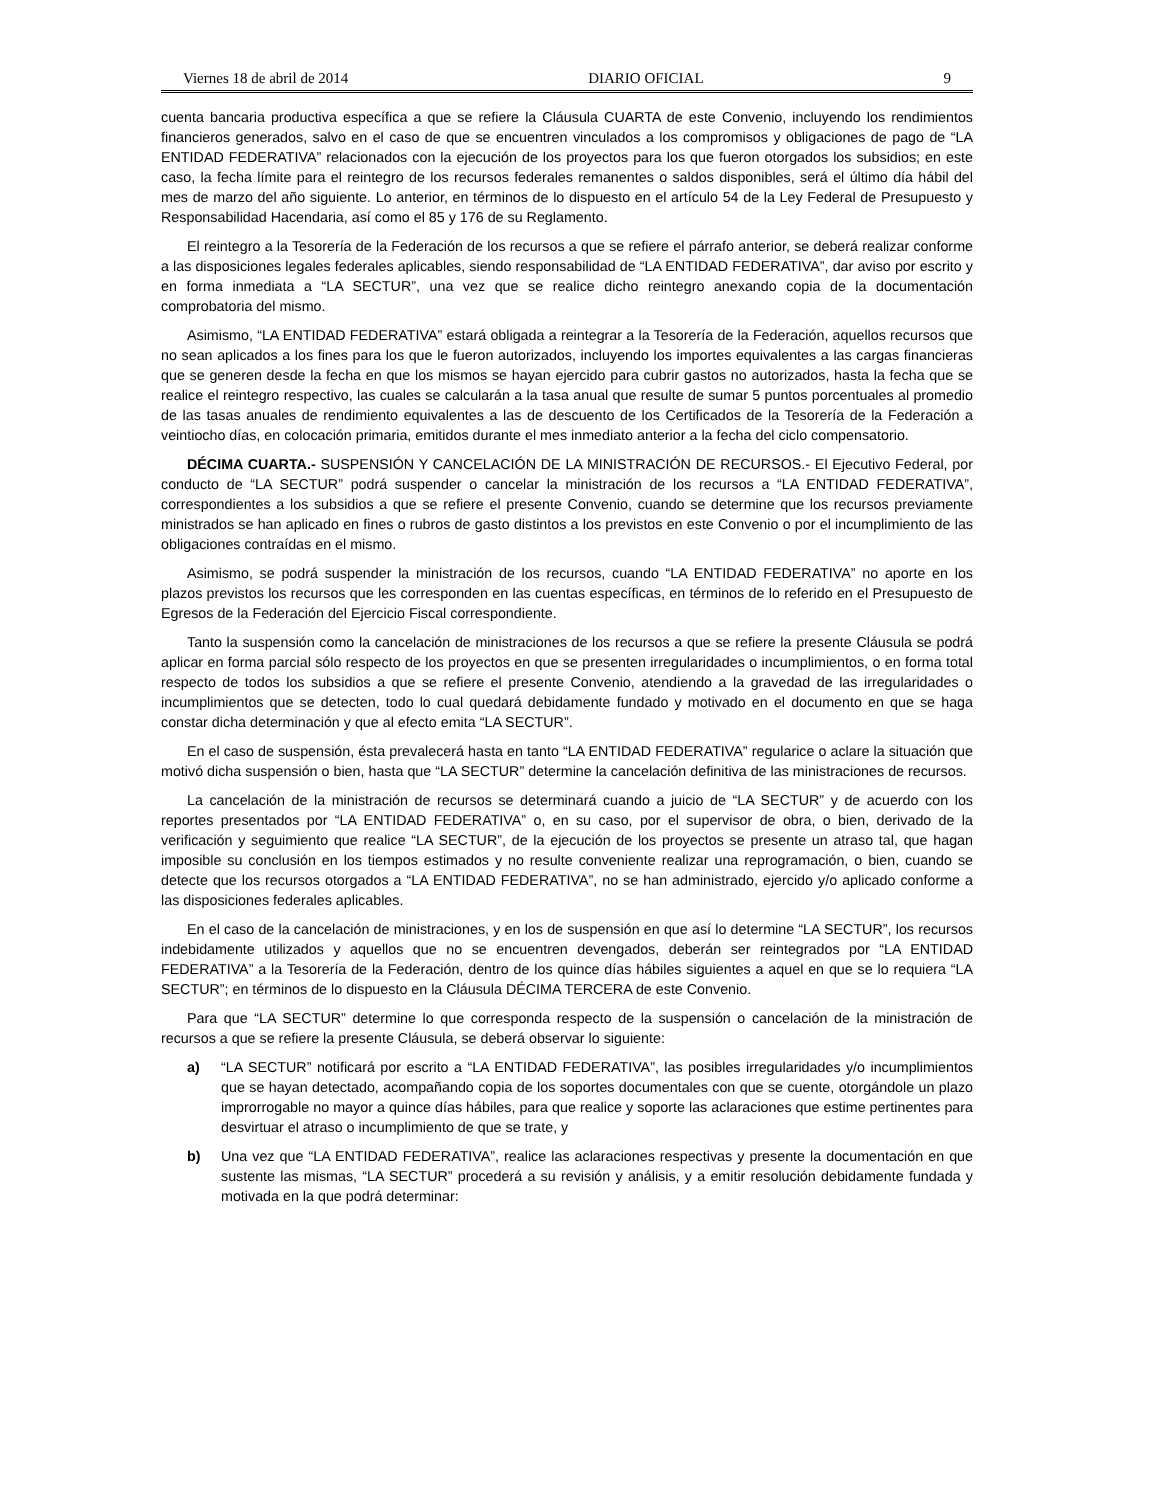Viernes 18 de abril de 2014 DIARIO OFICIAL 9
cuenta bancaria productiva específica a que se refiere la Cláusula CUARTA de este Convenio, incluyendo los rendimientos financieros generados, salvo en el caso de que se encuentren vinculados a los compromisos y obligaciones de pago de “LA ENTIDAD FEDERATIVA” relacionados con la ejecución de los proyectos para los que fueron otorgados los subsidios; en este caso, la fecha límite para el reintegro de los recursos federales remanentes o saldos disponibles, será el último día hábil del mes de marzo del año siguiente. Lo anterior, en términos de lo dispuesto en el artículo 54 de la Ley Federal de Presupuesto y Responsabilidad Hacendaria, así como el 85 y 176 de su Reglamento.
El reintegro a la Tesorería de la Federación de los recursos a que se refiere el párrafo anterior, se deberá realizar conforme a las disposiciones legales federales aplicables, siendo responsabilidad de “LA ENTIDAD FEDERATIVA”, dar aviso por escrito y en forma inmediata a “LA SECTUR”, una vez que se realice dicho reintegro anexando copia de la documentación comprobatoria del mismo.
Asimismo, “LA ENTIDAD FEDERATIVA” estará obligada a reintegrar a la Tesorería de la Federación, aquellos recursos que no sean aplicados a los fines para los que le fueron autorizados, incluyendo los importes equivalentes a las cargas financieras que se generen desde la fecha en que los mismos se hayan ejercido para cubrir gastos no autorizados, hasta la fecha que se realice el reintegro respectivo, las cuales se calcularán a la tasa anual que resulte de sumar 5 puntos porcentuales al promedio de las tasas anuales de rendimiento equivalentes a las de descuento de los Certificados de la Tesorería de la Federación a veintiocho días, en colocación primaria, emitidos durante el mes inmediato anterior a la fecha del ciclo compensatorio.
DÉCIMA CUARTA.- SUSPENSIÓN Y CANCELACIÓN DE LA MINISTRACIÓN DE RECURSOS.- El Ejecutivo Federal, por conducto de “LA SECTUR” podrá suspender o cancelar la ministración de los recursos a “LA ENTIDAD FEDERATIVA”, correspondientes a los subsidios a que se refiere el presente Convenio, cuando se determine que los recursos previamente ministrados se han aplicado en fines o rubros de gasto distintos a los previstos en este Convenio o por el incumplimiento de las obligaciones contraídas en el mismo.
Asimismo, se podrá suspender la ministración de los recursos, cuando “LA ENTIDAD FEDERATIVA” no aporte en los plazos previstos los recursos que les corresponden en las cuentas específicas, en términos de lo referido en el Presupuesto de Egresos de la Federación del Ejercicio Fiscal correspondiente.
Tanto la suspensión como la cancelación de ministraciones de los recursos a que se refiere la presente Cláusula se podrá aplicar en forma parcial sólo respecto de los proyectos en que se presenten irregularidades o incumplimientos, o en forma total respecto de todos los subsidios a que se refiere el presente Convenio, atendiendo a la gravedad de las irregularidades o incumplimientos que se detecten, todo lo cual quedará debidamente fundado y motivado en el documento en que se haga constar dicha determinación y que al efecto emita “LA SECTUR”.
En el caso de suspensión, ésta prevalecerá hasta en tanto “LA ENTIDAD FEDERATIVA” regularice o aclare la situación que motivó dicha suspensión o bien, hasta que “LA SECTUR” determine la cancelación definitiva de las ministraciones de recursos.
La cancelación de la ministración de recursos se determinará cuando a juicio de “LA SECTUR” y de acuerdo con los reportes presentados por “LA ENTIDAD FEDERATIVA” o, en su caso, por el supervisor de obra, o bien, derivado de la verificación y seguimiento que realice “LA SECTUR”, de la ejecución de los proyectos se presente un atraso tal, que hagan imposible su conclusión en los tiempos estimados y no resulte conveniente realizar una reprogramación, o bien, cuando se detecte que los recursos otorgados a “LA ENTIDAD FEDERATIVA”, no se han administrado, ejercido y/o aplicado conforme a las disposiciones federales aplicables.
En el caso de la cancelación de ministraciones, y en los de suspensión en que así lo determine “LA SECTUR”, los recursos indebidamente utilizados y aquellos que no se encuentren devengados, deberán ser reintegrados por “LA ENTIDAD FEDERATIVA” a la Tesorería de la Federación, dentro de los quince días hábiles siguientes a aquel en que se lo requiera “LA SECTUR”; en términos de lo dispuesto en la Cláusula DÉCIMA TERCERA de este Convenio.
Para que “LA SECTUR” determine lo que corresponda respecto de la suspensión o cancelación de la ministración de recursos a que se refiere la presente Cláusula, se deberá observar lo siguiente:
a) “LA SECTUR” notificará por escrito a “LA ENTIDAD FEDERATIVA”, las posibles irregularidades y/o incumplimientos que se hayan detectado, acompañando copia de los soportes documentales con que se cuente, otorgándole un plazo improrrogable no mayor a quince días hábiles, para que realice y soporte las aclaraciones que estime pertinentes para desvirtuar el atraso o incumplimiento de que se trate, y
b) Una vez que “LA ENTIDAD FEDERATIVA”, realice las aclaraciones respectivas y presente la documentación en que sustente las mismas, “LA SECTUR” procederá a su revisión y análisis, y a emitir resolución debidamente fundada y motivada en la que podrá determinar: